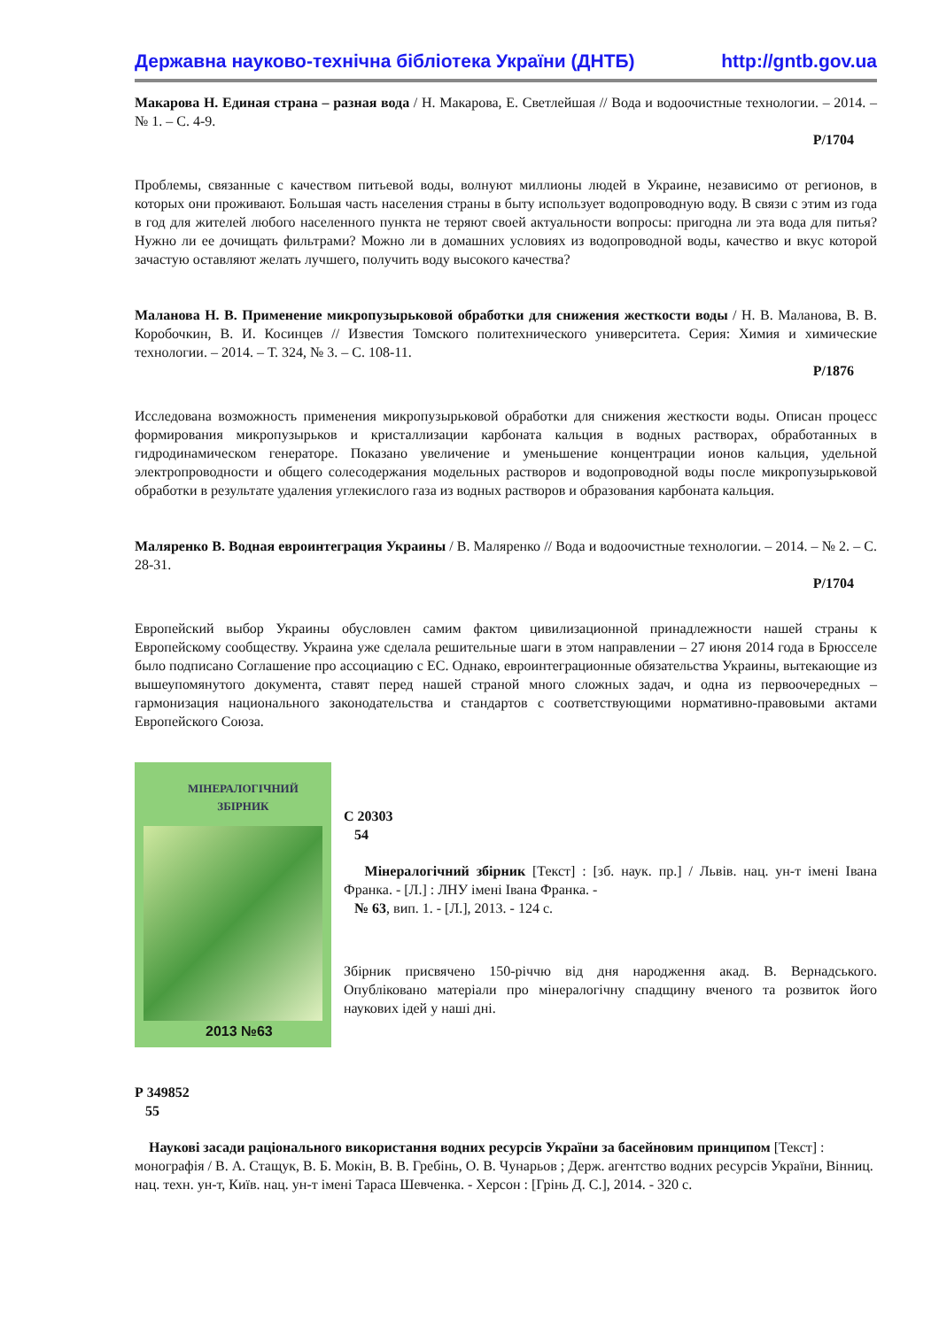Державна науково-технічна бібліотека України (ДНТБ) http://gntb.gov.ua
Макарова Н. Единая страна – разная вода / Н. Макарова, Е. Светлейшая // Вода и водоочистные технологии. – 2014. – № 1. – С. 4-9.
Р/1704
Проблемы, связанные с качеством питьевой воды, волнуют миллионы людей в Украине, независимо от регионов, в которых они проживают. Большая часть населения страны в быту использует водопроводную воду. В связи с этим из года в год для жителей любого населенного пункта не теряют своей актуальности вопросы: пригодна ли эта вода для питья? Нужно ли ее дочищать фильтрами? Можно ли в домашних условиях из водопроводной воды, качество и вкус которой зачастую оставляют желать лучшего, получить воду высокого качества?
Маланова Н. В. Применение микропузырьковой обработки для снижения жесткости воды / Н. В. Маланова, В. В. Коробочкин, В. И. Косинцев // Известия Томского политехнического университета. Серия: Химия и химические технологии. – 2014. – Т. 324, № 3. – С. 108-11.
Р/1876
Исследована возможность применения микропузырьковой обработки для снижения жесткости воды. Описан процесс формирования микропузырьков и кристаллизации карбоната кальция в водных растворах, обработанных в гидродинамическом генераторе. Показано увеличение и уменьшение концентрации ионов кальция, удельной электропроводности и общего солесодержания модельных растворов и водопроводной воды после микропузырьковой обработки в результате удаления углекислого газа из водных растворов и образования карбоната кальция.
Маляренко В. Водная евроинтеграция Украины / В. Маляренко // Вода и водоочистные технологии. – 2014. – № 2. – С. 28-31.
Р/1704
Европейский выбор Украины обусловлен самим фактом цивилизационной принадлежности нашей страны к Европейскому сообществу. Украина уже сделала решительные шаги в этом направлении – 27 июня 2014 года в Брюсселе было подписано Соглашение про ассоциацию с ЕС. Однако, евроинтеграционные обязательства Украины, вытекающие из вышеупомянутого документа, ставят перед нашей страной много сложных задач, и одна из первоочередных – гармонизация национального законодательства и стандартов с соответствующими нормативно-правовыми актами Европейского Союза.
МІНЕРАЛОГІЧНИЙ
ЗБІРНИК
2013 №63
С 20303
54
Мінералогічний збірник [Текст] : [зб. наук. пр.] / Львів. нац. ун-т імені Івана Франка. - [Л.] : ЛНУ імені Івана Франка. -
№ 63, вип. 1. - [Л.], 2013. - 124 с.
Збірник присвячено 150-річчю від дня народження акад. В. Вернадського. Опубліковано матеріали про мінералогічну спадщину вченого та розвиток його наукових ідей у наші дні.
Р 349852
55
Наукові засади раціонального використання водних ресурсів України за басейновим принципом [Текст] : монографія / В. А. Стащук, В. Б. Мокін, В. В. Гребінь, О. В. Чунарьов ; Держ. агентство водних ресурсів України, Вінниц. нац. техн. ун-т, Київ. нац. ун-т імені Тараса Шевченка. - Херсон : [Грінь Д. С.], 2014. - 320 с.